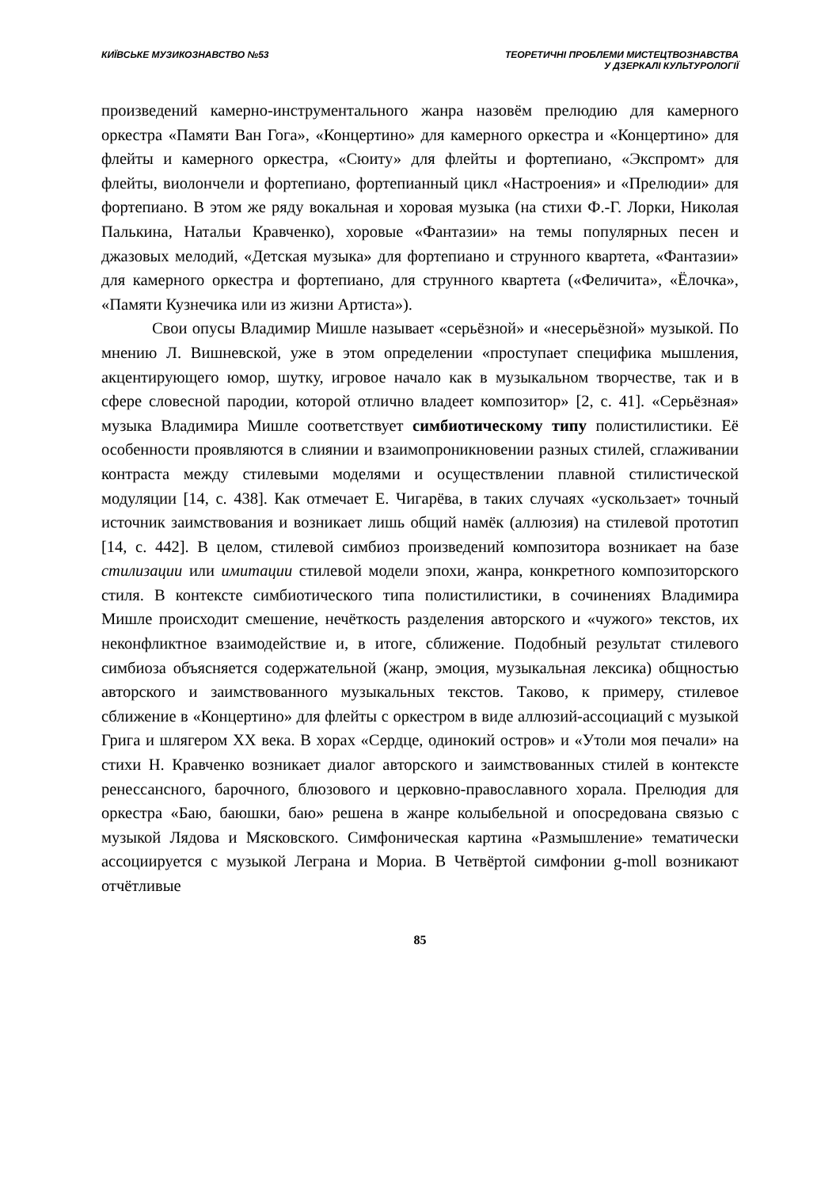КИЇВСЬКЕ МУЗИКОЗНАВСТВО №53 ТЕОРЕТИЧНІ ПРОБЛЕМИ МИСТЕЦТВОЗНАВСТВА
У ДЗЕРКАЛІ КУЛЬТУРОЛОГІЇ
произведений камерно-инструментального жанра назовём прелюдию для камерного оркестра «Памяти Ван Гога», «Концертино» для камерного оркестра и «Концертино» для флейты и камерного оркестра, «Сюиту» для флейты и фортепиано, «Экспромт» для флейты, виолончели и фортепиано, фортепианный цикл «Настроения» и «Прелюдии» для фортепиано. В этом же ряду вокальная и хоровая музыка (на стихи Ф.-Г. Лорки, Николая Палькина, Натальи Кравченко), хоровые «Фантазии» на темы популярных песен и джазовых мелодий, «Детская музыка» для фортепиано и струнного квартета, «Фантазии» для камерного оркестра и фортепиано, для струнного квартета («Феличита», «Ёлочка», «Памяти Кузнечика или из жизни Артиста»).
Свои опусы Владимир Мишле называет «серьёзной» и «несерьёзной» музыкой. По мнению Л. Вишневской, уже в этом определении «проступает специфика мышления, акцентирующего юмор, шутку, игровое начало как в музыкальном творчестве, так и в сфере словесной пародии, которой отлично владеет композитор» [2, с. 41]. «Серьёзная» музыка Владимира Мишле соответствует симбиотическому типу полистилистики. Её особенности проявляются в слиянии и взаимопроникновении разных стилей, сглаживании контраста между стилевыми моделями и осуществлении плавной стилистической модуляции [14, с. 438]. Как отмечает Е. Чигарёва, в таких случаях «ускользает» точный источник заимствования и возникает лишь общий намёк (аллюзия) на стилевой прототип [14, с. 442]. В целом, стилевой симбиоз произведений композитора возникает на базе стилизации или имитации стилевой модели эпохи, жанра, конкретного композиторского стиля. В контексте симбиотического типа полистилистики, в сочинениях Владимира Мишле происходит смешение, нечёткость разделения авторского и «чужого» текстов, их неконфликтное взаимодействие и, в итоге, сближение. Подобный результат стилевого симбиоза объясняется содержательной (жанр, эмоция, музыкальная лексика) общностью авторского и заимствованного музыкальных текстов. Таково, к примеру, стилевое сближение в «Концертино» для флейты с оркестром в виде аллюзий-ассоциаций с музыкой Грига и шлягером XX века. В хорах «Сердце, одинокий остров» и «Утоли моя печали» на стихи Н. Кравченко возникает диалог авторского и заимствованных стилей в контексте ренессансного, барочного, блюзового и церковно-православного хорала. Прелюдия для оркестра «Баю, баюшки, баю» решена в жанре колыбельной и опосредована связью с музыкой Лядова и Мясковского. Симфоническая картина «Размышление» тематически ассоциируется с музыкой Леграна и Мориа. В Четвёртой симфонии g-moll возникают отчётливые
85